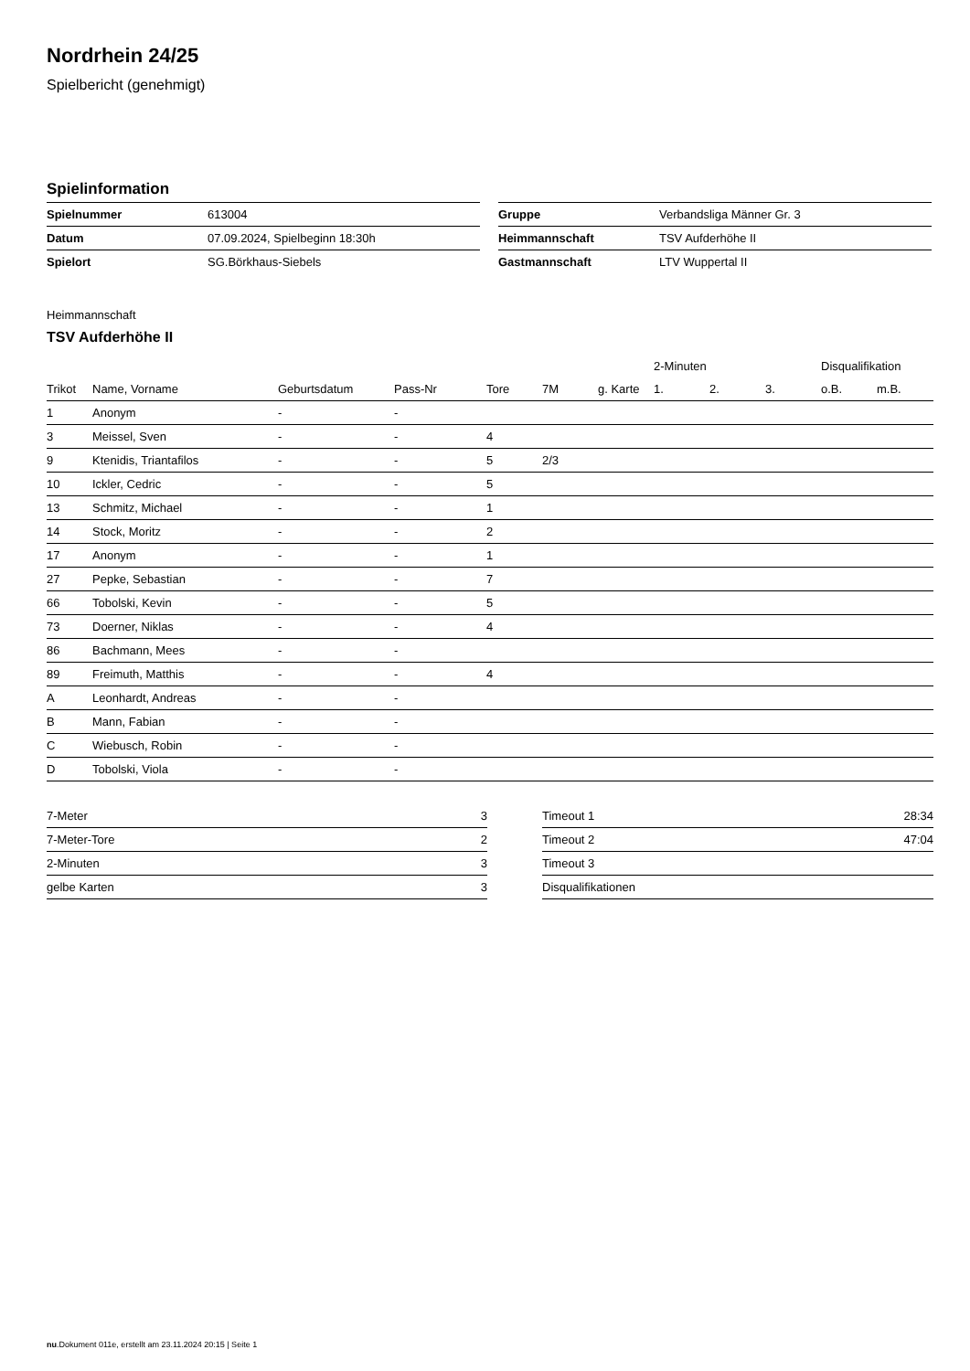Nordrhein 24/25
Spielbericht (genehmigt)
Spielinformation
| Spielnummer | 613004 |
| Datum | 07.09.2024, Spielbeginn 18:30h |
| Spielort | SG.Börkhaus-Siebels |
| Gruppe | Verbandsliga Männer Gr. 3 |
| Heimmannschaft | TSV Aufderhöhe II |
| Gastmannschaft | LTV Wuppertal II |
Heimmannschaft
TSV Aufderhöhe II
| | | | | | | | 2-Minuten | | | Disqualifikation | |
| --- | --- | --- | --- | --- | --- | --- | --- | --- | --- | --- | --- |
| Trikot | Name, Vorname | Geburtsdatum | Pass-Nr | Tore | 7M | g. Karte | 1. | 2. | 3. | o.B. | m.B. |
| 1 | Anonym | - | - | | | | | | | | |
| 3 | Meissel, Sven | - | - | 4 | | | | | | | |
| 9 | Ktenidis, Triantafilos | - | - | 5 | 2/3 | | | | | | |
| 10 | Ickler, Cedric | - | - | 5 | | | | | | | |
| 13 | Schmitz, Michael | - | - | 1 | | | | | | | |
| 14 | Stock, Moritz | - | - | 2 | | | | | | | |
| 17 | Anonym | - | - | 1 | | | | | | | |
| 27 | Pepke, Sebastian | - | - | 7 | | | | | | | |
| 66 | Tobolski, Kevin | - | - | 5 | | | | | | | |
| 73 | Doerner, Niklas | - | - | 4 | | | | | | | |
| 86 | Bachmann, Mees | - | - | | | | | | | | |
| 89 | Freimuth, Matthis | - | - | 4 | | | | | | | |
| A | Leonhardt, Andreas | - | - | | | | | | | | |
| B | Mann, Fabian | - | - | | | | | | | | |
| C | Wiebusch, Robin | - | - | | | | | | | | |
| D | Tobolski, Viola | - | - | | | | | | | | |
| 7-Meter | 3 |
| 7-Meter-Tore | 2 |
| 2-Minuten | 3 |
| gelbe Karten | 3 |
| Timeout 1 | 28:34 |
| Timeout 2 | 47:04 |
| Timeout 3 | |
| Disqualifikationen | |
nu.Dokument 011e, erstellt am 23.11.2024 20:15 | Seite 1